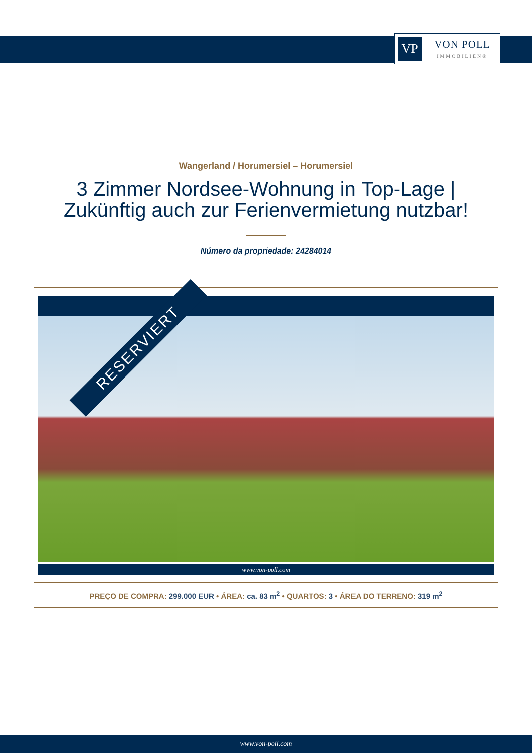VP
VON POLL
IMMOBILIEN®
Wangerland / Horumersiel – Horumersiel
3 Zimmer Nordsee-Wohnung in Top-Lage |
Zukünftig auch zur Ferienvermietung nutzbar!
Número da propriedade: 24284014
RESERVIERT
www.von-poll.com
PREÇO DE COMPRA: 299.000 EUR • ÁREA: ca. 83 m<sup>2</sup> • QUARTOS: 3 • ÁREA DO TERRENO: 319 m<sup>2</sup>
www.von-poll.com